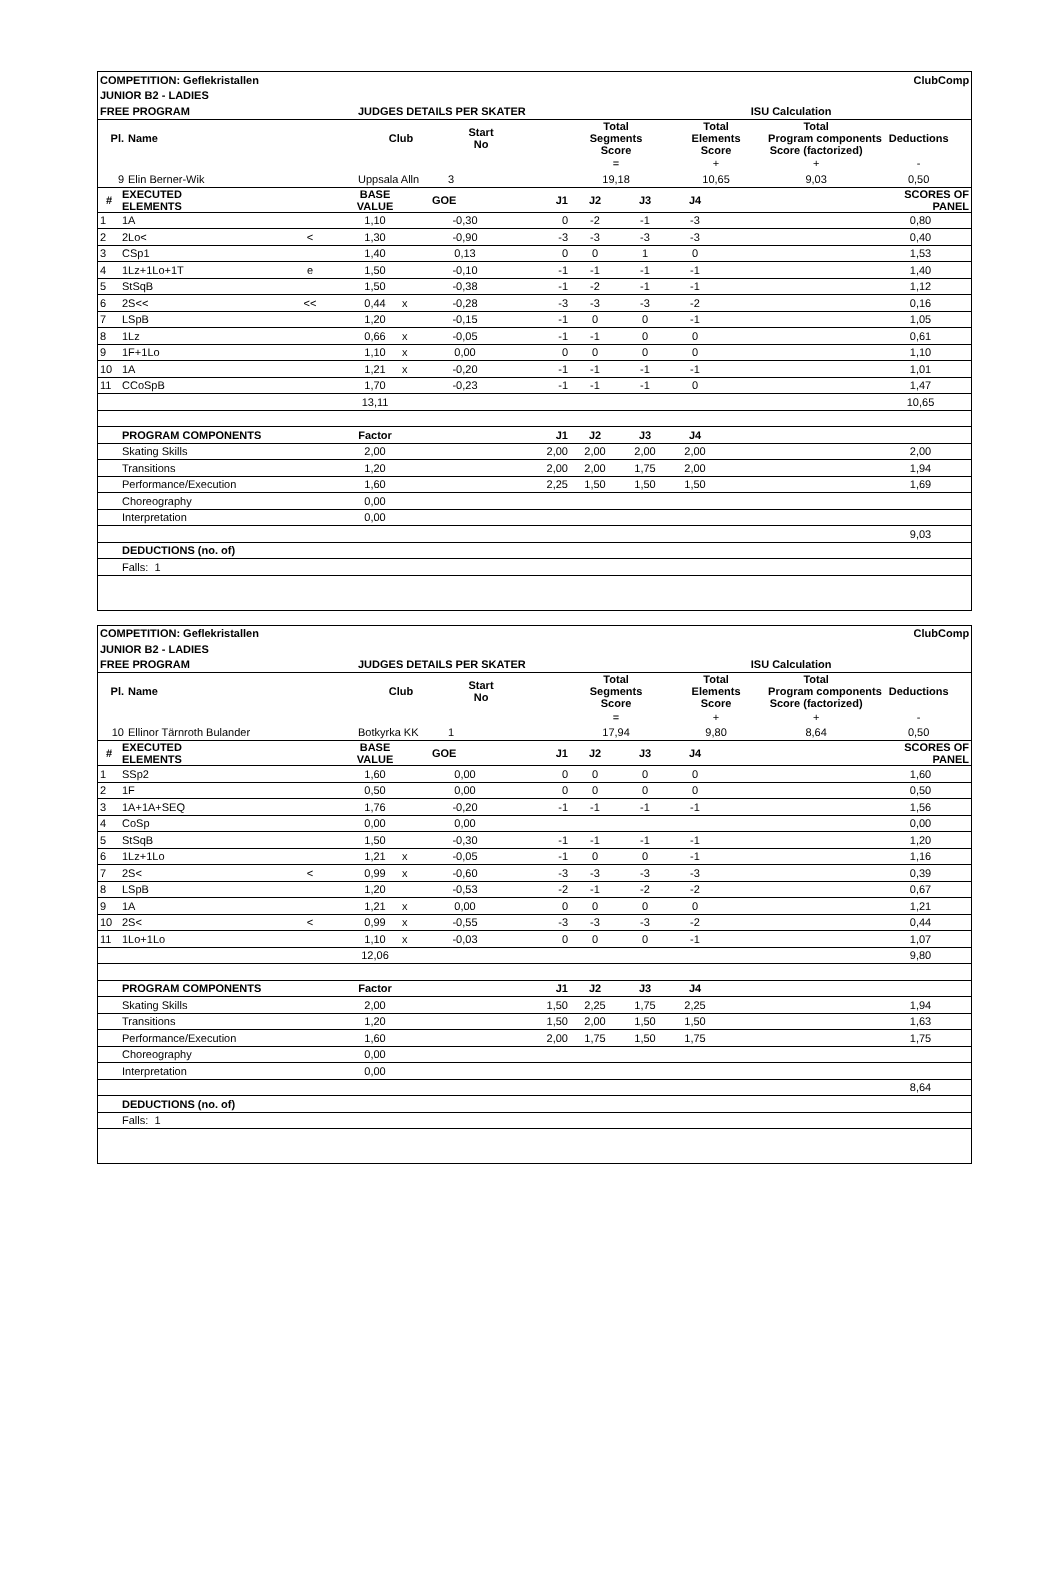| COMPETITION: Geflekristallen | | | | | | | | | | | ClubComp |
| JUNIOR B2 - LADIES | | | | | | | | | | | |
| FREE PROGRAM | | | JUDGES DETAILS PER SKATER | | | | | | ISU Calculation | | |
| Pl. | Name | | Club | Start No | | Total Segments Score | | Total Elements Score | | Total Program components Score (factorized) | Deductions |
| | | | | | | = | | + | | + | - |
| 9 | Elin Berner-Wik | | Uppsala Alln | 3 | | 19,18 | | 10,65 | | 9,03 | 0,50 |
| # | EXECUTED ELEMENTS | | BASE VALUE | | GOE | J1 | J2 | J3 | J4 | | SCORES OF PANEL |
| 1 | 1A | | 1,10 | | -0,30 | 0 | -2 | -1 | -3 | | 0,80 |
| 2 | 2Lo< | < | 1,30 | | -0,90 | -3 | -3 | -3 | -3 | | 0,40 |
| 3 | CSp1 | | 1,40 | | 0,13 | 0 | 0 | 1 | 0 | | 1,53 |
| 4 | 1Lz+1Lo+1T | e | 1,50 | | -0,10 | -1 | -1 | -1 | -1 | | 1,40 |
| 5 | StSqB | | 1,50 | | -0,38 | -1 | -2 | -1 | -1 | | 1,12 |
| 6 | 2S<< | << | 0,44 | x | -0,28 | -3 | -3 | -3 | -2 | | 0,16 |
| 7 | LSpB | | 1,20 | | -0,15 | -1 | 0 | 0 | -1 | | 1,05 |
| 8 | 1Lz | | 0,66 | x | -0,05 | -1 | -1 | 0 | 0 | | 0,61 |
| 9 | 1F+1Lo | | 1,10 | x | 0,00 | 0 | 0 | 0 | 0 | | 1,10 |
| 10 | 1A | | 1,21 | x | -0,20 | -1 | -1 | -1 | -1 | | 1,01 |
| 11 | CCoSpB | | 1,70 | | -0,23 | -1 | -1 | -1 | 0 | | 1,47 |
| | | | 13,11 | | | | | | | | 10,65 |
| | PROGRAM COMPONENTS | | Factor | | | J1 | J2 | J3 | J4 | | |
| | Skating Skills | | 2,00 | | | 2,00 | 2,00 | 2,00 | 2,00 | | 2,00 |
| | Transitions | | 1,20 | | | 2,00 | 2,00 | 1,75 | 2,00 | | 1,94 |
| | Performance/Execution | | 1,60 | | | 2,25 | 1,50 | 1,50 | 1,50 | | 1,69 |
| | Choreography | | 0,00 | | | | | | | | |
| | Interpretation | | 0,00 | | | | | | | | |
| | | | | | | | | | | | 9,03 |
| | DEDUCTIONS (no. of) | | | | | | | | | | |
| | Falls: 1 | | | | | | | | | | |
| COMPETITION: Geflekristallen | | | | | | | | | | | ClubComp |
| JUNIOR B2 - LADIES | | | | | | | | | | | |
| FREE PROGRAM | | | JUDGES DETAILS PER SKATER | | | | | | ISU Calculation | | |
| Pl. | Name | | Club | Start No | | Total Segments Score | | Total Elements Score | | Total Program components Score (factorized) | Deductions |
| | | | | | | = | | + | | + | - |
| 10 | Ellinor Tärnroth Bulander | | Botkyrka KK | 1 | | 17,94 | | 9,80 | | 8,64 | 0,50 |
| # | EXECUTED ELEMENTS | | BASE VALUE | | GOE | J1 | J2 | J3 | J4 | | SCORES OF PANEL |
| 1 | SSp2 | | 1,60 | | 0,00 | 0 | 0 | 0 | 0 | | 1,60 |
| 2 | 1F | | 0,50 | | 0,00 | 0 | 0 | 0 | 0 | | 0,50 |
| 3 | 1A+1A+SEQ | | 1,76 | | -0,20 | -1 | -1 | -1 | -1 | | 1,56 |
| 4 | CoSp | | 0,00 | | 0,00 | | | | | | 0,00 |
| 5 | StSqB | | 1,50 | | -0,30 | -1 | -1 | -1 | -1 | | 1,20 |
| 6 | 1Lz+1Lo | | 1,21 | x | -0,05 | -1 | 0 | 0 | -1 | | 1,16 |
| 7 | 2S< | < | 0,99 | x | -0,60 | -3 | -3 | -3 | -3 | | 0,39 |
| 8 | LSpB | | 1,20 | | -0,53 | -2 | -1 | -2 | -2 | | 0,67 |
| 9 | 1A | | 1,21 | x | 0,00 | 0 | 0 | 0 | 0 | | 1,21 |
| 10 | 2S< | < | 0,99 | x | -0,55 | -3 | -3 | -3 | -2 | | 0,44 |
| 11 | 1Lo+1Lo | | 1,10 | x | -0,03 | 0 | 0 | 0 | -1 | | 1,07 |
| | | | 12,06 | | | | | | | | 9,80 |
| | PROGRAM COMPONENTS | | Factor | | | J1 | J2 | J3 | J4 | | |
| | Skating Skills | | 2,00 | | | 1,50 | 2,25 | 1,75 | 2,25 | | 1,94 |
| | Transitions | | 1,20 | | | 1,50 | 2,00 | 1,50 | 1,50 | | 1,63 |
| | Performance/Execution | | 1,60 | | | 2,00 | 1,75 | 1,50 | 1,75 | | 1,75 |
| | Choreography | | 0,00 | | | | | | | | |
| | Interpretation | | 0,00 | | | | | | | | |
| | | | | | | | | | | | 8,64 |
| | DEDUCTIONS (no. of) | | | | | | | | | | |
| | Falls: 1 | | | | | | | | | | |